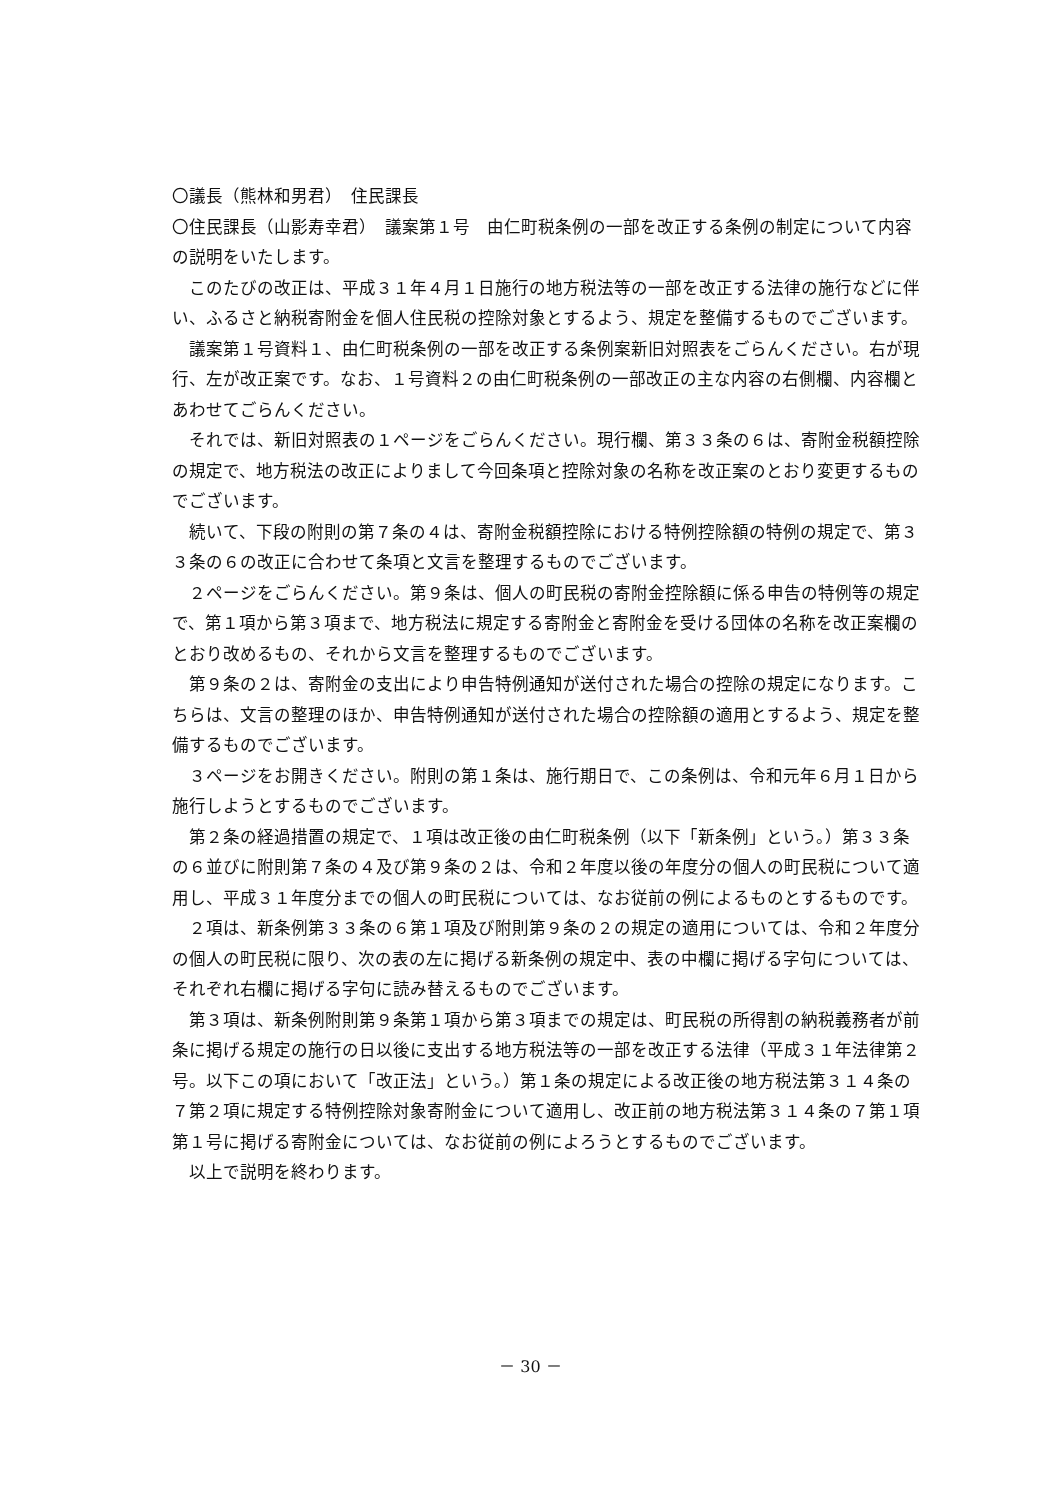〇議長（熊林和男君）　住民課長
〇住民課長（山影寿幸君）　議案第１号　由仁町税条例の一部を改正する条例の制定について内容の説明をいたします。
このたびの改正は、平成３１年４月１日施行の地方税法等の一部を改正する法律の施行などに伴い、ふるさと納税寄附金を個人住民税の控除対象とするよう、規定を整備するものでございます。
議案第１号資料１、由仁町税条例の一部を改正する条例案新旧対照表をごらんください。右が現行、左が改正案です。なお、１号資料２の由仁町税条例の一部改正の主な内容の右側欄、内容欄とあわせてごらんください。
それでは、新旧対照表の１ページをごらんください。現行欄、第３３条の６は、寄附金税額控除の規定で、地方税法の改正によりまして今回条項と控除対象の名称を改正案のとおり変更するものでございます。
続いて、下段の附則の第７条の４は、寄附金税額控除における特例控除額の特例の規定で、第３３条の６の改正に合わせて条項と文言を整理するものでございます。
２ページをごらんください。第９条は、個人の町民税の寄附金控除額に係る申告の特例等の規定で、第１項から第３項まで、地方税法に規定する寄附金と寄附金を受ける団体の名称を改正案欄のとおり改めるもの、それから文言を整理するものでございます。
第９条の２は、寄附金の支出により申告特例通知が送付された場合の控除の規定になります。こちらは、文言の整理のほか、申告特例通知が送付された場合の控除額の適用とするよう、規定を整備するものでございます。
３ページをお開きください。附則の第１条は、施行期日で、この条例は、令和元年６月１日から施行しようとするものでございます。
第２条の経過措置の規定で、１項は改正後の由仁町税条例（以下「新条例」という。）第３３条の６並びに附則第７条の４及び第９条の２は、令和２年度以後の年度分の個人の町民税について適用し、平成３１年度分までの個人の町民税については、なお従前の例によるものとするものです。
２項は、新条例第３３条の６第１項及び附則第９条の２の規定の適用については、令和２年度分の個人の町民税に限り、次の表の左に掲げる新条例の規定中、表の中欄に掲げる字句については、それぞれ右欄に掲げる字句に読み替えるものでございます。
第３項は、新条例附則第９条第１項から第３項までの規定は、町民税の所得割の納税義務者が前条に掲げる規定の施行の日以後に支出する地方税法等の一部を改正する法律（平成３１年法律第２号。以下この項において「改正法」という。）第１条の規定による改正後の地方税法第３１４条の７第２項に規定する特例控除対象寄附金について適用し、改正前の地方税法第３１４条の７第１項第１号に掲げる寄附金については、なお従前の例によろうとするものでございます。
以上で説明を終わります。
－ 30 －